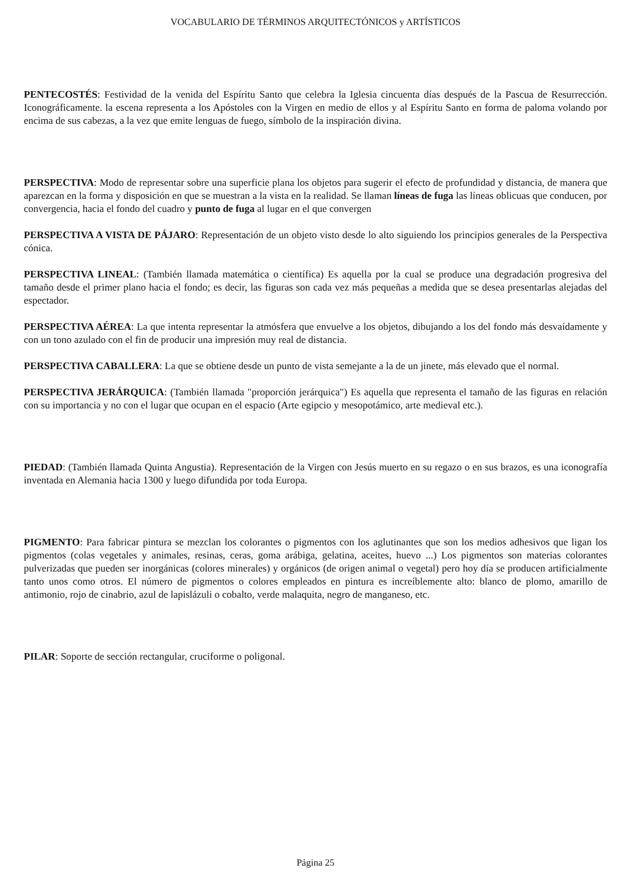VOCABULARIO DE TÉRMINOS ARQUITECTÓNICOS y ARTÍSTICOS
PENTECOSTÉS: Festividad de la venida del Espíritu Santo que celebra la Iglesia cincuenta días después de la Pascua de Resurrección. Iconográficamente. la escena representa a los Apóstoles con la Virgen en medio de ellos y al Espíritu Santo en forma de paloma volando por encima de sus cabezas, a la vez que emite lenguas de fuego, símbolo de la inspiración divina.
PERSPECTIVA: Modo de representar sobre una superficie plana los objetos para sugerir el efecto de profundidad y distancia, de manera que aparezcan en la forma y disposición en que se muestran a la vista en la realidad. Se llaman líneas de fuga las líneas oblicuas que conducen, por convergencia, hacia el fondo del cuadro y punto de fuga al lugar en el que convergen
PERSPECTIVA A VISTA DE PÁJARO: Representación de un objeto visto desde lo alto siguiendo los principios generales de la Perspectiva cónica.
PERSPECTIVA LINEAL: (También llamada matemática o científica) Es aquella por la cual se produce una degradación progresiva del tamaño desde el primer plano hacia el fondo; es decir, las figuras son cada vez más pequeñas a medida que se desea presentarlas alejadas del espectador.
PERSPECTIVA AÉREA: La que intenta representar la atmósfera que envuelve a los objetos, dibujando a los del fondo más desvaídamente y con un tono azulado con el fin de producir una impresión muy real de distancia.
PERSPECTIVA CABALLERA: La que se obtiene desde un punto de vista semejante a la de un jinete, más elevado que el normal.
PERSPECTIVA JERÁRQUICA: (También llamada "proporción jerárquica") Es aquella que representa el tamaño de las figuras en relación con su importancia y no con el lugar que ocupan en el espacio (Arte egipcio y mesopotámico, arte medieval etc.).
PIEDAD: (También llamada Quinta Angustia). Representación de la Virgen con Jesús muerto en su regazo o en sus brazos, es una iconografía inventada en Alemania hacia 1300 y luego difundida por toda Europa.
PIGMENTO: Para fabricar pintura se mezclan los colorantes o pigmentos con los aglutinantes que son los medios adhesivos que ligan los pigmentos (colas vegetales y animales, resinas, ceras, goma arábiga, gelatina, aceites, huevo ...) Los pigmentos son materias colorantes pulverizadas que pueden ser inorgánicas (colores minerales) y orgánicos (de origen animal o vegetal) pero hoy día se producen artificialmente tanto unos como otros. El número de pigmentos o colores empleados en pintura es increíblemente alto: blanco de plomo, amarillo de antimonio, rojo de cinabrio, azul de lapislázuli o cobalto, verde malaquita, negro de manganeso, etc.
PILAR: Soporte de sección rectangular, cruciforme o poligonal.
Página 25